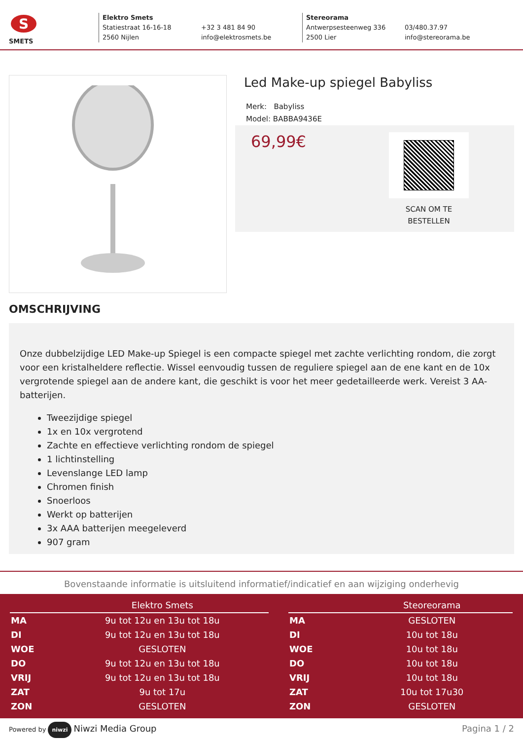S
SMETS
Elektro Smets
Statiestraat 16-16-18
2560 Nijlen
+32 3 481 84 90
info@elektrosmets.be
Stereorama
Antwerpsesteenweg 336
2500 Lier
03/480.37.97
info@stereorama.be
Led Make-up spiegel Babyliss
Merk: Babyliss
Model: BABBA9436E
69,99€
SCAN OM TE BESTELLEN
OMSCHRIJVING
Onze dubbelzijdige LED Make-up Spiegel is een compacte spiegel met zachte verlichting rondom, die zorgt voor een kristalheldere reflectie. Wissel eenvoudig tussen de reguliere spiegel aan de ene kant en de 10x vergrotende spiegel aan de andere kant, die geschikt is voor het meer gedetailleerde werk. Vereist 3 AA-batterijen.
Tweezijdige spiegel
1x en 10x vergrotend
Zachte en effectieve verlichting rondom de spiegel
1 lichtinstelling
Levenslange LED lamp
Chromen finish
Snoerloos
Werkt op batterijen
3x AAA batterijen meegeleverd
907 gram
Bovenstaande informatie is uitsluitend informatief/indicatief en aan wijziging onderhevig
| | Elektro Smets |
| --- | --- |
| MA | 9u tot 12u en 13u tot 18u |
| DI | 9u tot 12u en 13u tot 18u |
| WOE | GESLOTEN |
| DO | 9u tot 12u en 13u tot 18u |
| VRIJ | 9u tot 12u en 13u tot 18u |
| ZAT | 9u tot 17u |
| ZON | GESLOTEN |
| | Steoreorama |
| --- | --- |
| MA | GESLOTEN |
| DI | 10u tot 18u |
| WOE | 10u tot 18u |
| DO | 10u tot 18u |
| VRIJ | 10u tot 18u |
| ZAT | 10u tot 17u30 |
| ZON | GESLOTEN |
Powered by niwzi Niwzi Media Group
Pagina 1 / 2